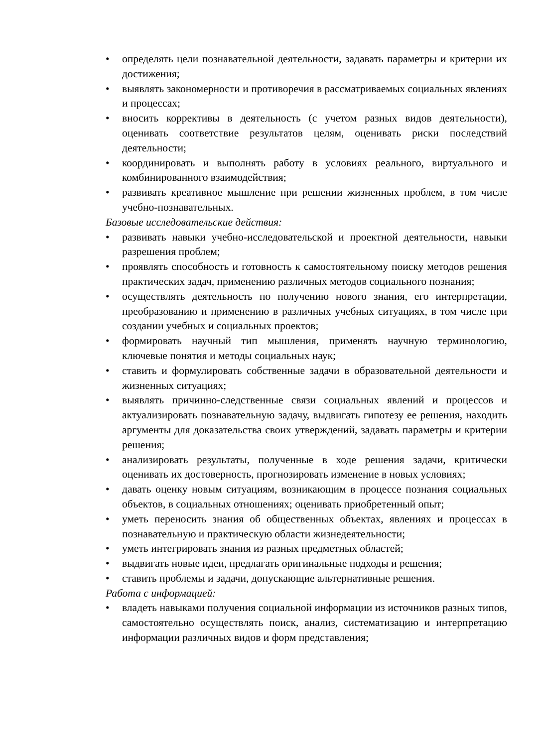• определять цели познавательной деятельности, задавать параметры и критерии их достижения;
• выявлять закономерности и противоречия в рассматриваемых социальных явлениях и процессах;
• вносить коррективы в деятельность (с учетом разных видов деятельности), оценивать соответствие результатов целям, оценивать риски последствий деятельности;
• координировать и выполнять работу в условиях реального, виртуального и комбинированного взаимодействия;
• развивать креативное мышление при решении жизненных проблем, в том числе учебно-познавательных.
Базовые исследовательские действия:
• развивать навыки учебно-исследовательской и проектной деятельности, навыки разрешения проблем;
• проявлять способность и готовность к самостоятельному поиску методов решения практических задач, применению различных методов социального познания;
• осуществлять деятельность по получению нового знания, его интерпретации, преобразованию и применению в различных учебных ситуациях, в том числе при создании учебных и социальных проектов;
• формировать научный тип мышления, применять научную терминологию, ключевые понятия и методы социальных наук;
• ставить и формулировать собственные задачи в образовательной деятельности и жизненных ситуациях;
• выявлять причинно-следственные связи социальных явлений и процессов и актуализировать познавательную задачу, выдвигать гипотезу ее решения, находить аргументы для доказательства своих утверждений, задавать параметры и критерии решения;
• анализировать результаты, полученные в ходе решения задачи, критически оценивать их достоверность, прогнозировать изменение в новых условиях;
• давать оценку новым ситуациям, возникающим в процессе познания социальных объектов, в социальных отношениях; оценивать приобретенный опыт;
• уметь переносить знания об общественных объектах, явлениях и процессах в познавательную и практическую области жизнедеятельности;
• уметь интегрировать знания из разных предметных областей;
• выдвигать новые идеи, предлагать оригинальные подходы и решения;
• ставить проблемы и задачи, допускающие альтернативные решения.
Работа с информацией:
• владеть навыками получения социальной информации из источников разных типов, самостоятельно осуществлять поиск, анализ, систематизацию и интерпретацию информации различных видов и форм представления;